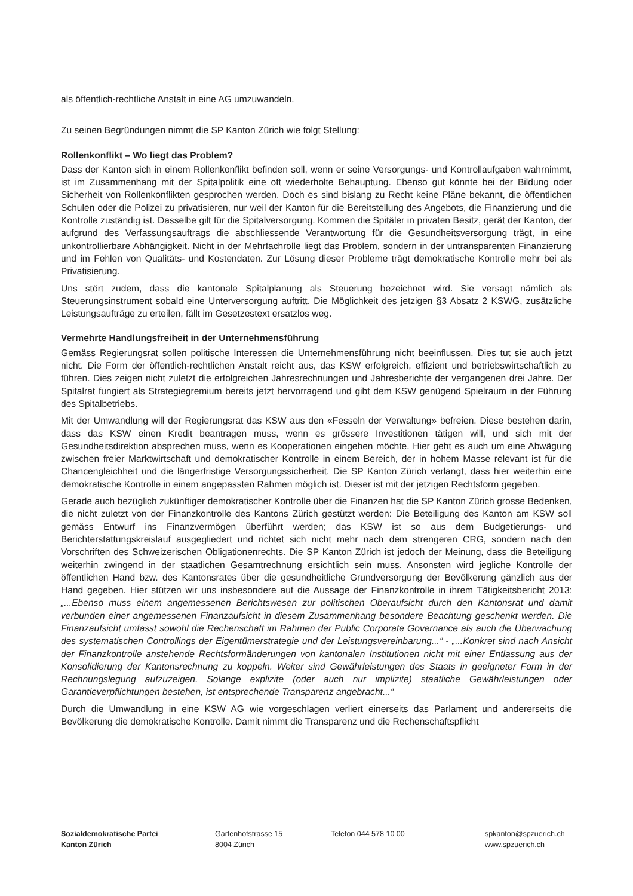als öffentlich-rechtliche Anstalt in eine AG umzuwandeln.
Zu seinen Begründungen nimmt die SP Kanton Zürich wie folgt Stellung:
Rollenkonflikt – Wo liegt das Problem?
Dass der Kanton sich in einem Rollenkonflikt befinden soll, wenn er seine Versorgungs- und Kontrollaufgaben wahrnimmt, ist im Zusammenhang mit der Spitalpolitik eine oft wiederholte Behauptung. Ebenso gut könnte bei der Bildung oder Sicherheit von Rollenkonflikten gesprochen werden. Doch es sind bislang zu Recht keine Pläne bekannt, die öffentlichen Schulen oder die Polizei zu privatisieren, nur weil der Kanton für die Bereitstellung des Angebots, die Finanzierung und die Kontrolle zuständig ist. Dasselbe gilt für die Spitalversorgung. Kommen die Spitäler in privaten Besitz, gerät der Kanton, der aufgrund des Verfassungsauftrags die abschliessende Verantwortung für die Gesundheitsversorgung trägt, in eine unkontrollierbare Abhängigkeit. Nicht in der Mehrfachrolle liegt das Problem, sondern in der untransparenten Finanzierung und im Fehlen von Qualitäts- und Kostendaten. Zur Lösung dieser Probleme trägt demokratische Kontrolle mehr bei als Privatisierung.
Uns stört zudem, dass die kantonale Spitalplanung als Steuerung bezeichnet wird. Sie versagt nämlich als Steuerungsinstrument sobald eine Unterversorgung auftritt. Die Möglichkeit des jetzigen §3 Absatz 2 KSWG, zusätzliche Leistungsaufträge zu erteilen, fällt im Gesetzestext ersatzlos weg.
Vermehrte Handlungsfreiheit in der Unternehmensführung
Gemäss Regierungsrat sollen politische Interessen die Unternehmensführung nicht beeinflussen. Dies tut sie auch jetzt nicht. Die Form der öffentlich-rechtlichen Anstalt reicht aus, das KSW erfolgreich, effizient und betriebswirtschaftlich zu führen. Dies zeigen nicht zuletzt die erfolgreichen Jahresrechnungen und Jahresberichte der vergangenen drei Jahre. Der Spitalrat fungiert als Strategiegremium bereits jetzt hervorragend und gibt dem KSW genügend Spielraum in der Führung des Spitalbetriebs.
Mit der Umwandlung will der Regierungsrat das KSW aus den «Fesseln der Verwaltung» befreien. Diese bestehen darin, dass das KSW einen Kredit beantragen muss, wenn es grössere Investitionen tätigen will, und sich mit der Gesundheitsdirektion absprechen muss, wenn es Kooperationen eingehen möchte. Hier geht es auch um eine Abwägung zwischen freier Marktwirtschaft und demokratischer Kontrolle in einem Bereich, der in hohem Masse relevant ist für die Chancengleichheit und die längerfristige Versorgungssicherheit. Die SP Kanton Zürich verlangt, dass hier weiterhin eine demokratische Kontrolle in einem angepassten Rahmen möglich ist. Dieser ist mit der jetzigen Rechtsform gegeben.
Gerade auch bezüglich zukünftiger demokratischer Kontrolle über die Finanzen hat die SP Kanton Zürich grosse Bedenken, die nicht zuletzt von der Finanzkontrolle des Kantons Zürich gestützt werden: Die Beteiligung des Kanton am KSW soll gemäss Entwurf ins Finanzvermögen überführt werden; das KSW ist so aus dem Budgetierungs- und Berichterstattungskreislauf ausgegliedert und richtet sich nicht mehr nach dem strengeren CRG, sondern nach den Vorschriften des Schweizerischen Obligationenrechts. Die SP Kanton Zürich ist jedoch der Meinung, dass die Beteiligung weiterhin zwingend in der staatlichen Gesamtrechnung ersichtlich sein muss. Ansonsten wird jegliche Kontrolle der öffentlichen Hand bzw. des Kantonsrates über die gesundheitliche Grundversorgung der Bevölkerung gänzlich aus der Hand gegeben. Hier stützen wir uns insbesondere auf die Aussage der Finanzkontrolle in ihrem Tätigkeitsbericht 2013: „...Ebenso muss einem angemessenen Berichtswesen zur politischen Oberaufsicht durch den Kantonsrat und damit verbunden einer angemessenen Finanzaufsicht in diesem Zusammenhang besondere Beachtung geschenkt werden. Die Finanzaufsicht umfasst sowohl die Rechenschaft im Rahmen der Public Corporate Governance als auch die Überwachung des systematischen Controllings der Eigentümerstrategie und der Leistungsvereinbarung...“ - „...Konkret sind nach Ansicht der Finanzkontrolle anstehende Rechtsformänderungen von kantonalen Institutionen nicht mit einer Entlassung aus der Konsolidierung der Kantonsrechnung zu koppeln. Weiter sind Gewährleistungen des Staats in geeigneter Form in der Rechnungslegung aufzuzeigen. Solange explizite (oder auch nur implizite) staatliche Gewährleistungen oder Garantieverpflichtungen bestehen, ist entsprechende Transparenz angebracht...“
Durch die Umwandlung in eine KSW AG wie vorgeschlagen verliert einerseits das Parlament und andererseits die Bevölkerung die demokratische Kontrolle. Damit nimmt die Transparenz und die Rechenschaftspflicht
Sozialdemokratische Partei
Kanton Zürich
Gartenhofstrasse 15
8004 Zürich
Telefon 044 578 10 00 spkanton@spzuerich.ch
www.spzuerich.ch